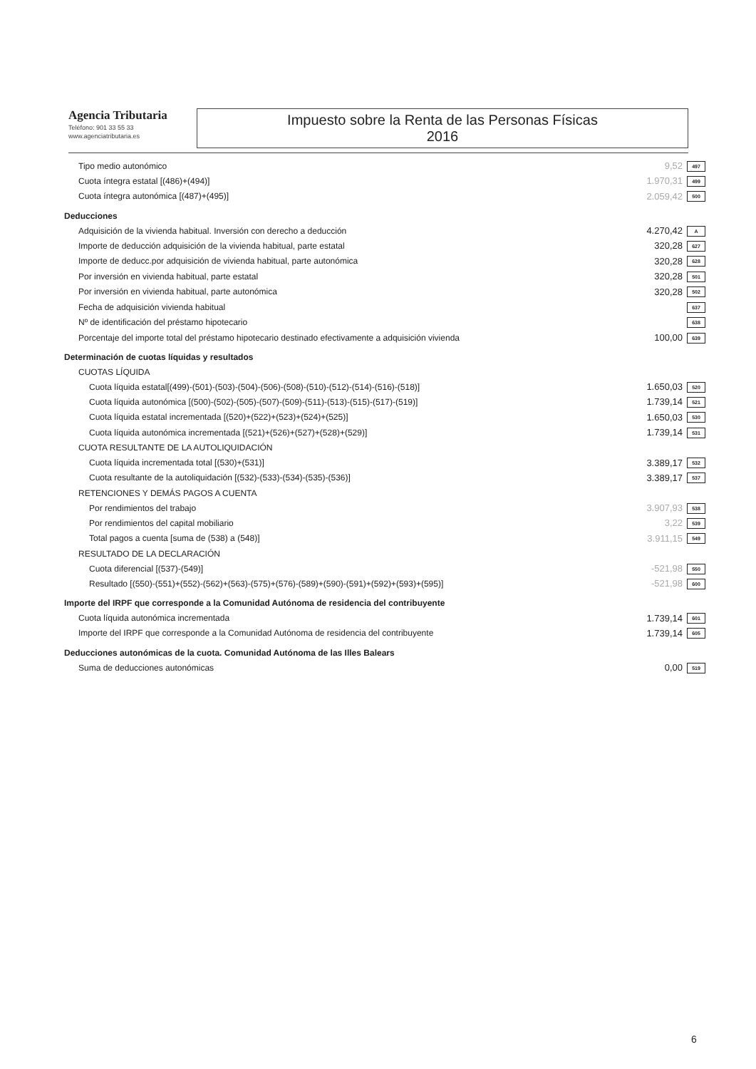Agencia Tributaria
Teléfono: 901 33 55 33
www.agenciatributaria.es
Impuesto sobre la Renta de las Personas Físicas
2016
| Tipo medio autonómico | | 9,52 | 497 |
| Cuota íntegra estatal [(486)+(494)] | | 1.970,31 | 499 |
| Cuota íntegra autonómica [(487)+(495)] | | 2.059,42 | 500 |
| Deducciones | | | |
| Adquisición de la vivienda habitual. Inversión con derecho a deducción | | 4.270,42 | A |
| Importe de deducción adquisición de la vivienda habitual, parte estatal | | 320,28 | 627 |
| Importe de deducc.por adquisición de vivienda habitual, parte autonómica | | 320,28 | 628 |
| Por inversión en vivienda habitual, parte estatal | | 320,28 | 501 |
| Por inversión en vivienda habitual, parte autonómica | | 320,28 | 502 |
| Fecha de adquisición vivienda habitual | | | 637 |
| Nº de identificación del préstamo hipotecario | | | 638 |
| Porcentaje del importe total del préstamo hipotecario destinado efectivamente a adquisición vivienda | | 100,00 | 639 |
| Determinación de cuotas líquidas y resultados | | | |
| CUOTAS LÍQUIDA | | | |
| Cuota líquida estatal[(499)-(501)-(503)-(504)-(506)-(508)-(510)-(512)-(514)-(516)-(518)] | | 1.650,03 | 520 |
| Cuota líquida autonómica [(500)-(502)-(505)-(507)-(509)-(511)-(513)-(515)-(517)-(519)] | | 1.739,14 | 521 |
| Cuota líquida estatal incrementada [(520)+(522)+(523)+(524)+(525)] | | 1.650,03 | 530 |
| Cuota líquida autonómica incrementada [(521)+(526)+(527)+(528)+(529)] | | 1.739,14 | 531 |
| CUOTA RESULTANTE DE LA AUTOLIQUIDACIÓN | | | |
| Cuota líquida incrementada total [(530)+(531)] | | 3.389,17 | 532 |
| Cuota resultante de la autoliquidación [(532)-(533)-(534)-(535)-(536)] | | 3.389,17 | 537 |
| RETENCIONES Y DEMÁS PAGOS A CUENTA | | | |
| Por rendimientos del trabajo | | 3.907,93 | 538 |
| Por rendimientos del capital mobiliario | | 3,22 | 539 |
| Total pagos a cuenta [suma de (538) a (548)] | | 3.911,15 | 549 |
| RESULTADO DE LA DECLARACIÓN | | | |
| Cuota diferencial [(537)-(549)] | | -521,98 | 550 |
| Resultado [(550)-(551)+(552)-(562)+(563)-(575)+(576)-(589)+(590)-(591)+(592)+(593)+(595)] | | -521,98 | 600 |
| Importe del IRPF que corresponde a la Comunidad Autónoma de residencia del contribuyente | | | |
| Cuota líquida autonómica incrementada | | 1.739,14 | 601 |
| Importe del IRPF que corresponde a la Comunidad Autónoma de residencia del contribuyente | | 1.739,14 | 605 |
| Deducciones autonómicas de la cuota. Comunidad Autónoma de las Illes Balears | | | |
| Suma de deducciones autonómicas | | 0,00 | 519 |
6